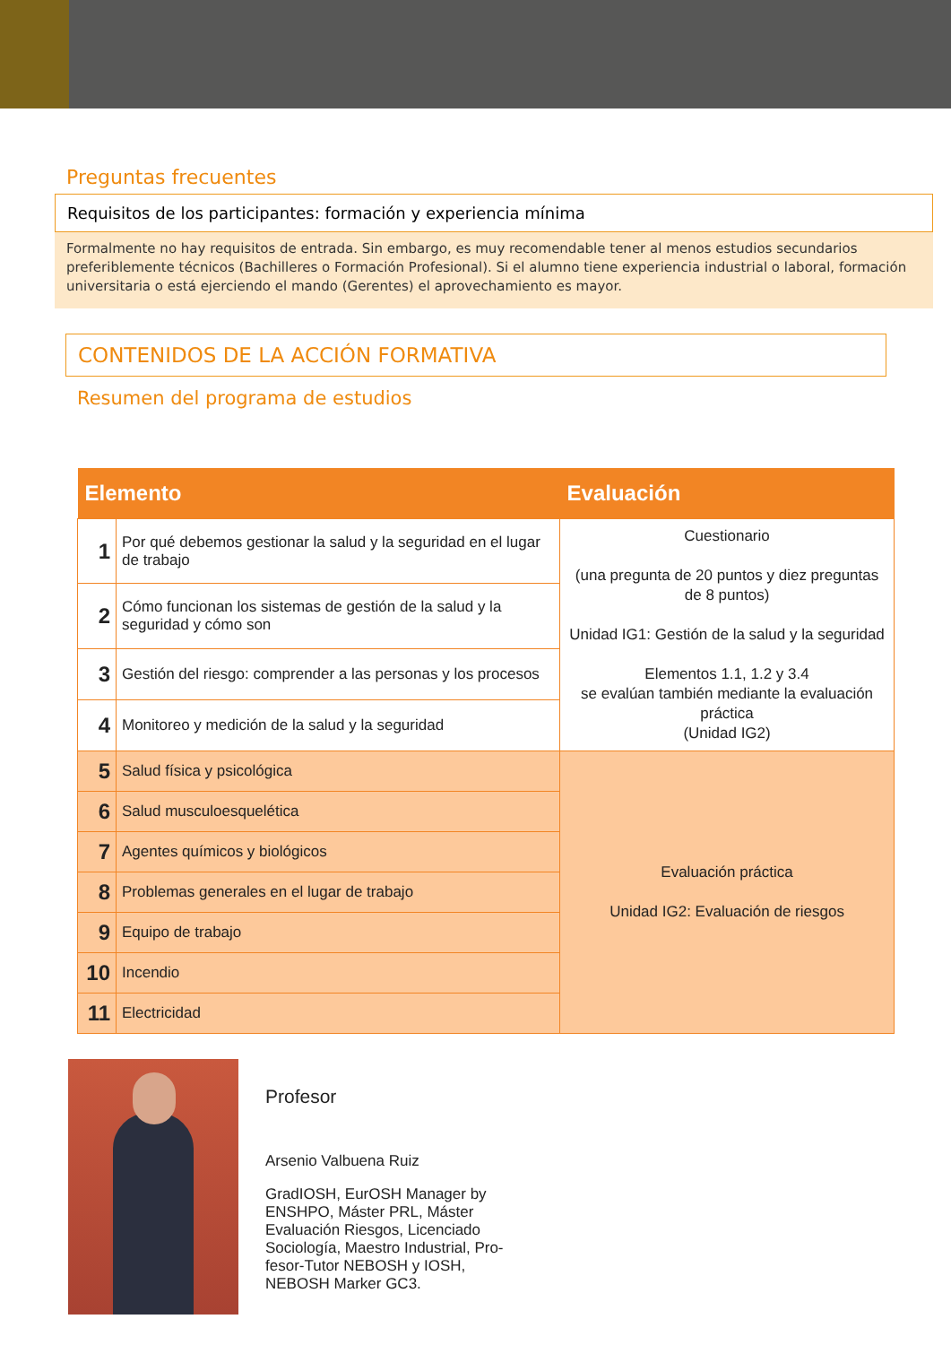Preguntas frecuentes
Requisitos de los participantes: formación y experiencia mínima
Formalmente no hay requisitos de entrada. Sin embargo, es muy recomendable tener al menos estudios secundarios preferiblemente técnicos (Bachilleres o Formación Profesional). Si el alumno tiene experiencia industrial o laboral, formación universitaria o está ejerciendo el mando (Gerentes) el aprovechamiento es mayor.
CONTENIDOS DE LA ACCIÓN FORMATIVA
Resumen del programa de estudios
| Elemento | | Evaluación |
| --- | --- | --- |
| 1 | Por qué debemos gestionar la salud y la seguridad en el lugar de trabajo | Cuestionario (una pregunta de 20 puntos y diez preguntas de 8 puntos) Unidad IG1: Gestión de la salud y la seguridad Elementos 1.1, 1.2 y 3.4 se evalúan también mediante la evaluación práctica (Unidad IG2) |
| 2 | Cómo funcionan los sistemas de gestión de la salud y la seguridad y cómo son | |
| 3 | Gestión del riesgo: comprender a las personas y los procesos | |
| 4 | Monitoreo y medición de la salud y la seguridad | |
| 5 | Salud física y psicológica | Evaluación práctica Unidad IG2: Evaluación de riesgos |
| 6 | Salud musculoesquelética | |
| 7 | Agentes químicos y biológicos | |
| 8 | Problemas generales en el lugar de trabajo | |
| 9 | Equipo de trabajo | |
| 10 | Incendio | |
| 11 | Electricidad | |
Profesor
Arsenio Valbuena Ruiz
GradIOSH, EurOSH Manager by
ENSHPO, Máster PRL, Máster
Evaluación Riesgos, Licenciado
Sociología, Maestro Industrial, Pro-
fesor-Tutor NEBOSH y IOSH,
NEBOSH Marker GC3.